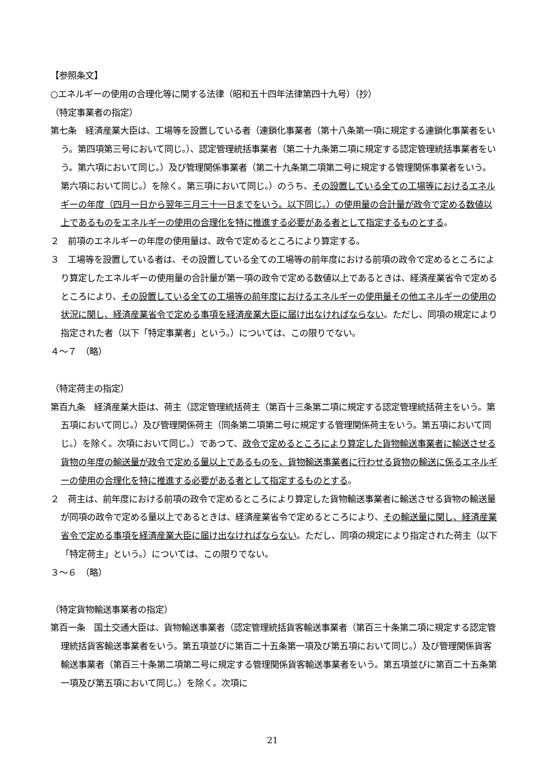【参照条文】
○エネルギーの使用の合理化等に関する法律（昭和五十四年法律第四十九号）（抄）
（特定事業者の指定）
第七条　経済産業大臣は、工場等を設置している者（連鎖化事業者（第十八条第一項に規定する連鎖化事業者をいう。第四項第三号において同じ。）、認定管理統括事業者（第二十九条第二項に規定する認定管理統括事業者をいう。第六項において同じ。）及び管理関係事業者（第二十九条第二項第二号に規定する管理関係事業者をいう。第六項において同じ。）を除く。第三項において同じ。）のうち、その設置している全ての工場等におけるエネルギーの年度（四月一日から翌年三月三十一日までをいう。以下同じ。）の使用量の合計量が政令で定める数値以上であるものをエネルギーの使用の合理化を特に推進する必要がある者として指定するものとする。
２　前項のエネルギーの年度の使用量は、政令で定めるところにより算定する。
３　工場等を設置している者は、その設置している全ての工場等の前年度における前項の政令で定めるところにより算定したエネルギーの使用量の合計量が第一項の政令で定める数値以上であるときは、経済産業省令で定めるところにより、その設置している全ての工場等の前年度におけるエネルギーの使用量その他エネルギーの使用の状況に関し、経済産業省令で定める事項を経済産業大臣に届け出なければならない。ただし、同項の規定により指定された者（以下「特定事業者」という。）については、この限りでない。
４～７　（略）
（特定荷主の指定）
第百九条　経済産業大臣は、荷主（認定管理統括荷主（第百十三条第二項に規定する認定管理統括荷主をいう。第五項において同じ。）及び管理関係荷主（同条第二項第二号に規定する管理関係荷主をいう。第五項において同じ。）を除く。次項において同じ。）であつて、政令で定めるところにより算定した貨物輸送事業者に輸送させる貨物の年度の輸送量が政令で定める量以上であるものを、貨物輸送事業者に行わせる貨物の輸送に係るエネルギーの使用の合理化を特に推進する必要がある者として指定するものとする。
２　荷主は、前年度における前項の政令で定めるところにより算定した貨物輸送事業者に輸送させる貨物の輸送量が同項の政令で定める量以上であるときは、経済産業省令で定めるところにより、その輸送量に関し、経済産業省令で定める事項を経済産業大臣に届け出なければならない。ただし、同項の規定により指定された荷主（以下「特定荷主」という。）については、この限りでない。
３～６　（略）
（特定貨物輸送事業者の指定）
第百一条　国土交通大臣は、貨物輸送事業者（認定管理統括貨客輸送事業者（第百三十条第二項に規定する認定管理統括貨客輸送事業者をいう。第五項並びに第百二十五条第一項及び第五項において同じ。）及び管理関係貨客輸送事業者（第百三十条第二項第二号に規定する管理関係貨客輸送事業者をいう。第五項並びに第百二十五条第一項及び第五項において同じ。）を除く。次項に
21